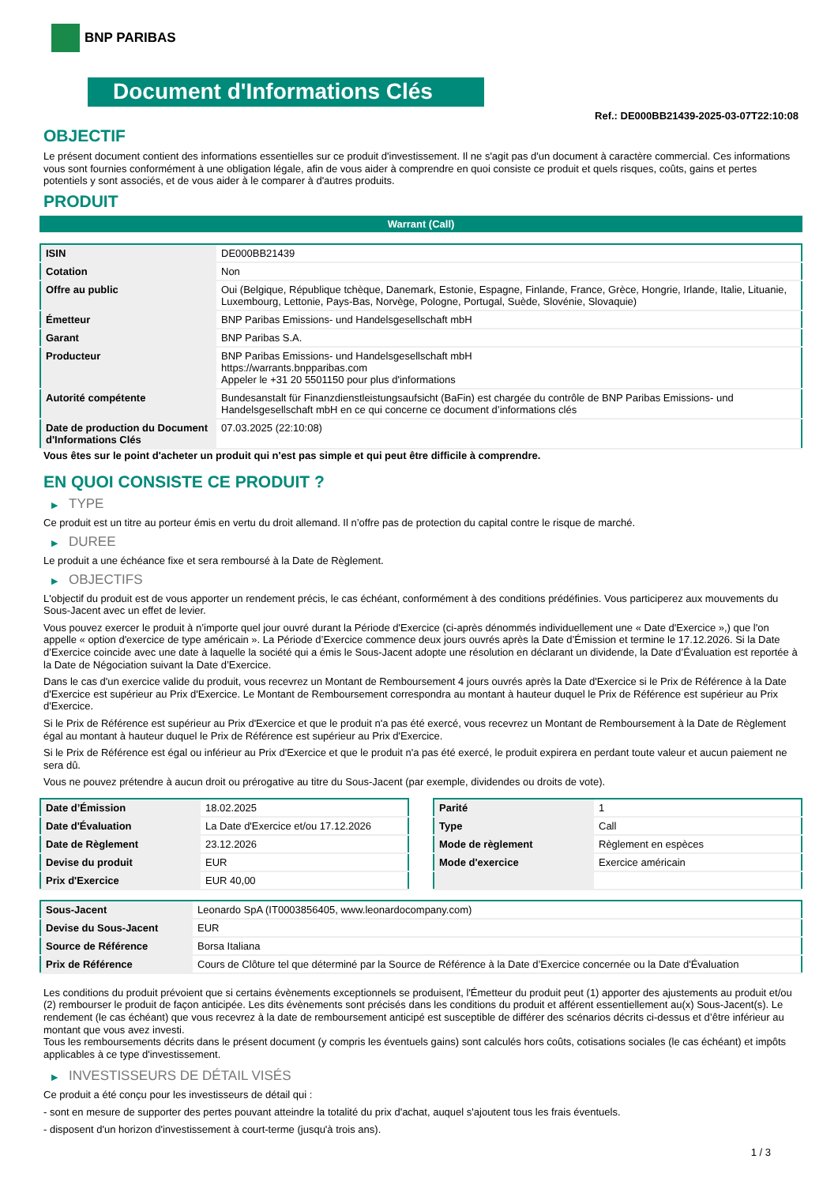BNP PARIBAS
Document d'Informations Clés
Ref.: DE000BB21439-2025-03-07T22:10:08
OBJECTIF
Le présent document contient des informations essentielles sur ce produit d'investissement. Il ne s'agit pas d'un document à caractère commercial. Ces informations vous sont fournies conformément à une obligation légale, afin de vous aider à comprendre en quoi consiste ce produit et quels risques, coûts, gains et pertes potentiels y sont associés, et de vous aider à le comparer à d'autres produits.
PRODUIT
Warrant (Call)
| ISIN | DE000BB21439 |
| Cotation | Non |
| Offre au public | Oui (Belgique, République tchèque, Danemark, Estonie, Espagne, Finlande, France, Grèce, Hongrie, Irlande, Italie, Lituanie, Luxembourg, Lettonie, Pays-Bas, Norvège, Pologne, Portugal, Suède, Slovénie, Slovaquie) |
| Émetteur | BNP Paribas Emissions- und Handelsgesellschaft mbH |
| Garant | BNP Paribas S.A. |
| Producteur | BNP Paribas Emissions- und Handelsgesellschaft mbH https://warrants.bnpparibas.com Appeler le +31 20 5501150 pour plus d'informations |
| Autorité compétente | Bundesanstalt für Finanzdienstleistungsaufsicht (BaFin) est chargée du contrôle de BNP Paribas Emissions- und Handelsgesellschaft mbH en ce qui concerne ce document d’informations clés |
| Date de production du Document d'Informations Clés | 07.03.2025 (22:10:08) |
Vous êtes sur le point d'acheter un produit qui n'est pas simple et qui peut être difficile à comprendre.
EN QUOI CONSISTE CE PRODUIT ?
▶ TYPE
Ce produit est un titre au porteur émis en vertu du droit allemand. Il n’offre pas de protection du capital contre le risque de marché.
▶ DUREE
Le produit a une échéance fixe et sera remboursé à la Date de Règlement.
▶ OBJECTIFS
L'objectif du produit est de vous apporter un rendement précis, le cas échéant, conformément à des conditions prédéfinies. Vous participerez aux mouvements du Sous-Jacent avec un effet de levier.
Vous pouvez exercer le produit à n’importe quel jour ouvré durant la Période d'Exercice (ci-après dénommés individuellement une « Date d'Exercice »,) que l'on appelle « option d'exercice de type américain ». La Période d’Exercice commence deux jours ouvrés après la Date d’Émission et termine le 17.12.2026. Si la Date d’Exercice coincide avec une date à laquelle la société qui a émis le Sous-Jacent adopte une résolution en déclarant un dividende, la Date d’Évaluation est reportée à la Date de Négociation suivant la Date d’Exercice.
Dans le cas d'un exercice valide du produit, vous recevrez un Montant de Remboursement 4 jours ouvrés après la Date d'Exercice si le Prix de Référence à la Date d'Exercice est supérieur au Prix d'Exercice. Le Montant de Remboursement correspondra au montant à hauteur duquel le Prix de Référence est supérieur au Prix d'Exercice.
Si le Prix de Référence est supérieur au Prix d'Exercice et que le produit n'a pas été exercé, vous recevrez un Montant de Remboursement à la Date de Règlement égal au montant à hauteur duquel le Prix de Référence est supérieur au Prix d'Exercice.
Si le Prix de Référence est égal ou inférieur au Prix d'Exercice et que le produit n'a pas été exercé, le produit expirera en perdant toute valeur et aucun paiement ne sera dû.
Vous ne pouvez prétendre à aucun droit ou prérogative au titre du Sous-Jacent (par exemple, dividendes ou droits de vote).
| Date d’Émission | 18.02.2025 |
| Date d'Évaluation | La Date d'Exercice et/ou 17.12.2026 |
| Date de Règlement | 23.12.2026 |
| Devise du produit | EUR |
| Prix d'Exercice | EUR 40,00 |
| Parité | 1 |
| Type | Call |
| Mode de règlement | Règlement en espèces |
| Mode d'exercice | Exercice américain |
| Sous-Jacent | Leonardo SpA (IT0003856405, www.leonardocompany.com) |
| Devise du Sous-Jacent | EUR |
| Source de Référence | Borsa Italiana |
| Prix de Référence | Cours de Clôture tel que déterminé par la Source de Référence à la Date d’Exercice concernée ou la Date d'Évaluation |
Les conditions du produit prévoient que si certains évènements exceptionnels se produisent, l'Émetteur du produit peut (1) apporter des ajustements au produit et/ou (2) rembourser le produit de façon anticipée. Les dits évènements sont précisés dans les conditions du produit et afférent essentiellement au(x) Sous-Jacent(s). Le rendement (le cas échéant) que vous recevrez à la date de remboursement anticipé est susceptible de différer des scénarios décrits ci-dessus et d’être inférieur au montant que vous avez investi.
Tous les remboursements décrits dans le présent document (y compris les éventuels gains) sont calculés hors coûts, cotisations sociales (le cas échéant) et impôts applicables à ce type d'investissement.
▶ INVESTISSEURS DE DÉTAIL VISÉS
Ce produit a été conçu pour les investisseurs de détail qui :
- sont en mesure de supporter des pertes pouvant atteindre la totalité du prix d'achat, auquel s'ajoutent tous les frais éventuels.
- disposent d'un horizon d'investissement à court-terme (jusqu'à trois ans).
1 / 3